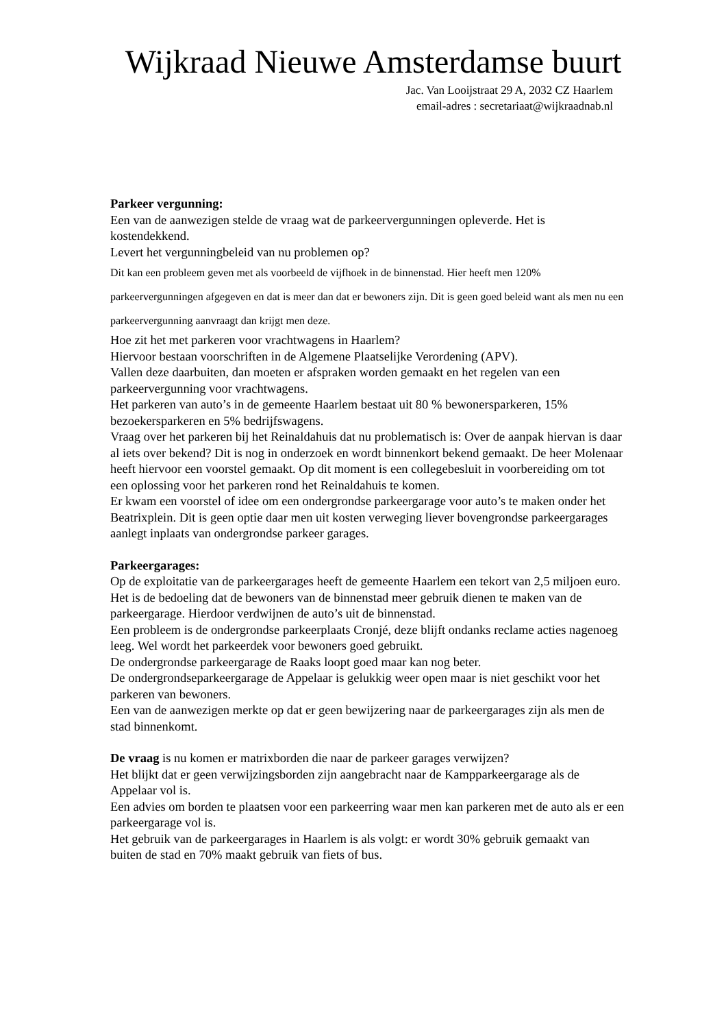Wijkraad Nieuwe Amsterdamse buurt
Jac. Van Looijstraat 29 A, 2032 CZ Haarlem
email-adres : secretariaat@wijkraadnab.nl
Parkeer vergunning:
Een van de aanwezigen stelde de vraag wat de parkeervergunningen opleverde. Het is kostendekkend.
Levert het vergunningbeleid van nu problemen op?
Dit kan een probleem geven met als voorbeeld de vijfhoek in de binnenstad. Hier heeft men 120% parkeervergunningen afgegeven en dat is meer dan dat er bewoners zijn. Dit is geen goed beleid want als men nu een parkeervergunning aanvraagt dan krijgt men deze.
Hoe zit het met parkeren voor vrachtwagens in Haarlem?
Hiervoor bestaan voorschriften in de Algemene Plaatselijke Verordening (APV).
Vallen deze daarbuiten, dan moeten er afspraken worden gemaakt en het regelen van een parkeervergunning voor vrachtwagens.
Het parkeren van auto’s in de gemeente Haarlem bestaat uit 80 % bewonersparkeren, 15% bezoekersparkeren en 5% bedrijfswagens.
Vraag over het parkeren bij het Reinaldahuis dat nu problematisch is: Over de aanpak hiervan is daar al iets over bekend? Dit is nog in onderzoek en wordt binnenkort bekend gemaakt. De heer Molenaar heeft hiervoor een voorstel gemaakt. Op dit moment is een collegebesluit in voorbereiding om tot een oplossing voor het parkeren rond het Reinaldahuis te komen.
Er kwam een voorstel of idee om een ondergrondse parkeergarage voor auto’s te maken onder het Beatrixplein. Dit is geen optie daar men uit kosten verweging liever bovengrondse parkeergarages aanlegt inplaats van ondergrondse parkeer garages.
Parkeergarages:
Op de exploitatie van de parkeergarages heeft de gemeente Haarlem een tekort van 2,5 miljoen euro. Het is de bedoeling dat de bewoners van de binnenstad meer gebruik dienen te maken van de parkeergarage. Hierdoor verdwijnen de auto’s uit de binnenstad.
Een probleem is de ondergrondse parkeerplaats Cronjé, deze blijft ondanks reclame acties nagenoeg leeg. Wel wordt het parkeerdek voor bewoners goed gebruikt.
De ondergrondse parkeergarage de Raaks loopt goed maar kan nog beter.
De ondergrondseparkeergarage de Appelaar is gelukkig weer open maar is niet geschikt voor het parkeren van bewoners.
Een van de aanwezigen merkte op dat er geen bewijzering naar de parkeergarages zijn als men de stad binnenkomt.
De vraag is nu komen er matrixborden die naar de parkeer garages verwijzen?
Het blijkt dat er geen verwijzingsborden zijn aangebracht naar de Kampparkeergarage als de Appelaar vol is.
Een advies om borden te plaatsen voor een parkeerring waar men kan parkeren met de auto als er een parkeergarage vol is.
Het gebruik van de parkeergarages in Haarlem is als volgt: er wordt 30% gebruik gemaakt van buiten de stad en 70% maakt gebruik van fiets of bus.